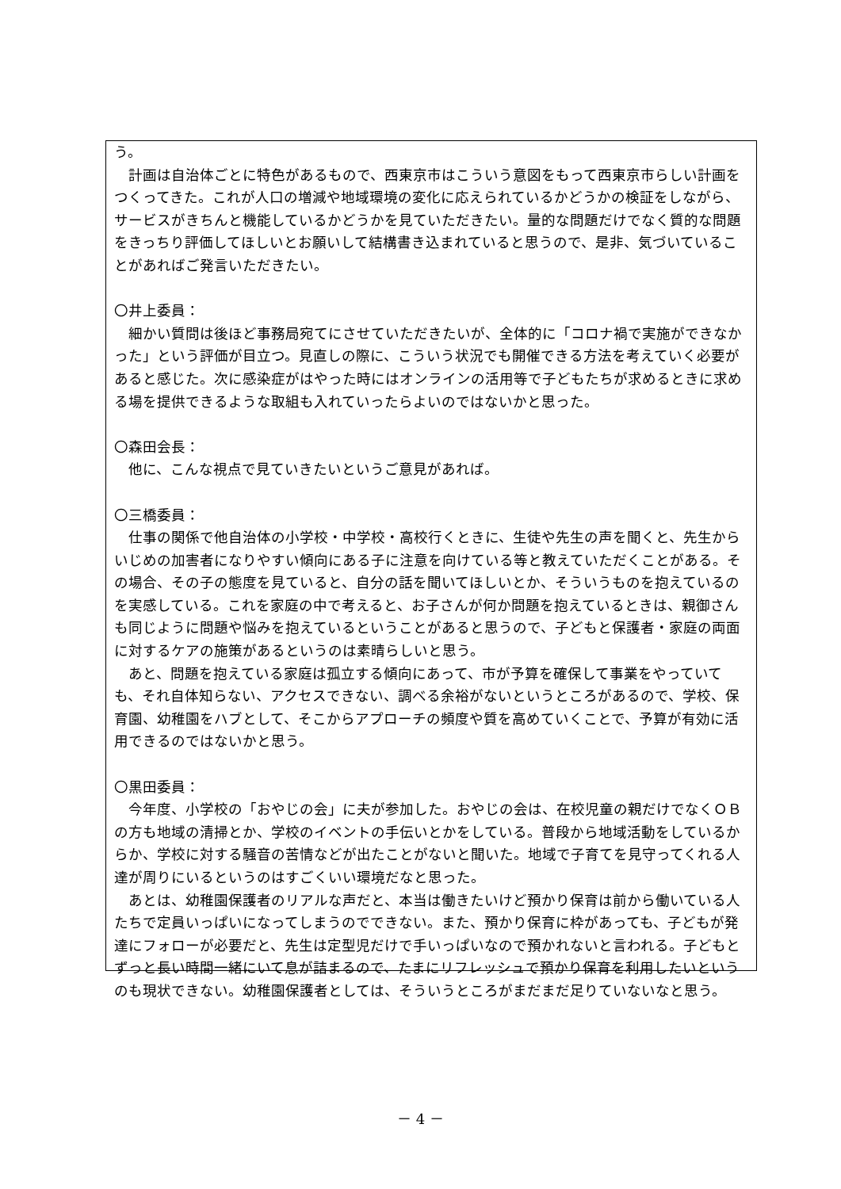う。
　計画は自治体ごとに特色があるもので、西東京市はこういう意図をもって西東京市らしい計画をつくってきた。これが人口の増減や地域環境の変化に応えられているかどうかの検証をしながら、サービスがきちんと機能しているかどうかを見ていただきたい。量的な問題だけでなく質的な問題をきっちり評価してほしいとお願いして結構書き込まれていると思うので、是非、気づいていることがあればご発言いただきたい。
〇井上委員：
　細かい質問は後ほど事務局宛てにさせていただきたいが、全体的に「コロナ禍で実施ができなかった」という評価が目立つ。見直しの際に、こういう状況でも開催できる方法を考えていく必要があると感じた。次に感染症がはやった時にはオンラインの活用等で子どもたちが求めるときに求める場を提供できるような取組も入れていったらよいのではないかと思った。
〇森田会長：
　他に、こんな視点で見ていきたいというご意見があれば。
〇三橋委員：
　仕事の関係で他自治体の小学校・中学校・高校行くときに、生徒や先生の声を聞くと、先生からいじめの加害者になりやすい傾向にある子に注意を向けている等と教えていただくことがある。その場合、その子の態度を見ていると、自分の話を聞いてほしいとか、そういうものを抱えているのを実感している。これを家庭の中で考えると、お子さんが何か問題を抱えているときは、親御さんも同じように問題や悩みを抱えているということがあると思うので、子どもと保護者・家庭の両面に対するケアの施策があるというのは素晴らしいと思う。
　あと、問題を抱えている家庭は孤立する傾向にあって、市が予算を確保して事業をやっていても、それ自体知らない、アクセスできない、調べる余裕がないというところがあるので、学校、保育園、幼稚園をハブとして、そこからアプローチの頻度や質を高めていくことで、予算が有効に活用できるのではないかと思う。
〇黒田委員：
　今年度、小学校の「おやじの会」に夫が参加した。おやじの会は、在校児童の親だけでなくＯＢの方も地域の清掃とか、学校のイベントの手伝いとかをしている。普段から地域活動をしているからか、学校に対する騒音の苦情などが出たことがないと聞いた。地域で子育てを見守ってくれる人達が周りにいるというのはすごくいい環境だなと思った。
　あとは、幼稚園保護者のリアルな声だと、本当は働きたいけど預かり保育は前から働いている人たちで定員いっぱいになってしまうのでできない。また、預かり保育に枠があっても、子どもが発達にフォローが必要だと、先生は定型児だけで手いっぱいなので預かれないと言われる。子どもとずっと長い時間一緒にいて息が詰まるので、たまにリフレッシュで預かり保育を利用したいというのも現状できない。幼稚園保護者としては、そういうところがまだまだ足りていないなと思う。
－ 4 －